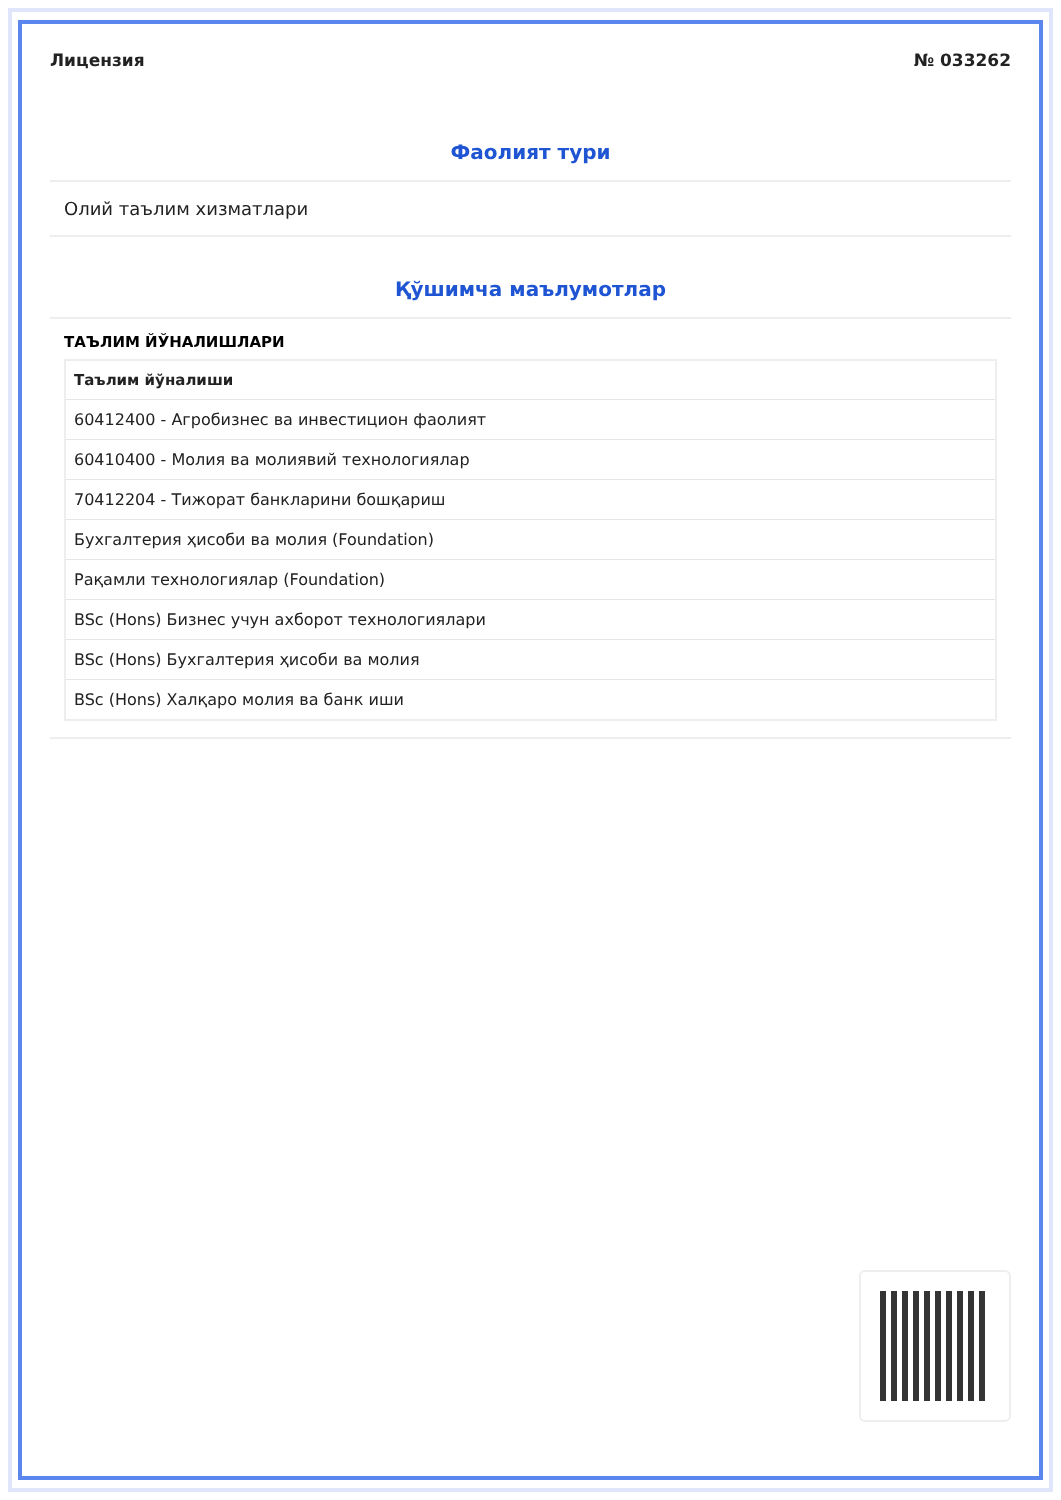Лицензия № 033262
Фаолият тури
Олий таълим хизматлари
Қўшимча маълумотлар
ТАЪЛИМ ЙЎНАЛИШЛАРИ
| Таълим йўналиши |
| --- |
| 60412400 - Агробизнес ва инвестицион фаолият |
| 60410400 - Молия ва молиявий технологиялар |
| 70412204 - Тижорат банкларини бошқариш |
| Бухгалтерия ҳисоби ва молия (Foundation) |
| Рақамли технологиялар (Foundation) |
| BSc (Hons) Бизнес учун ахборот технологиялари |
| BSc (Hons) Бухгалтерия ҳисоби ва молия |
| BSc (Hons) Халқаро молия ва банк иши |